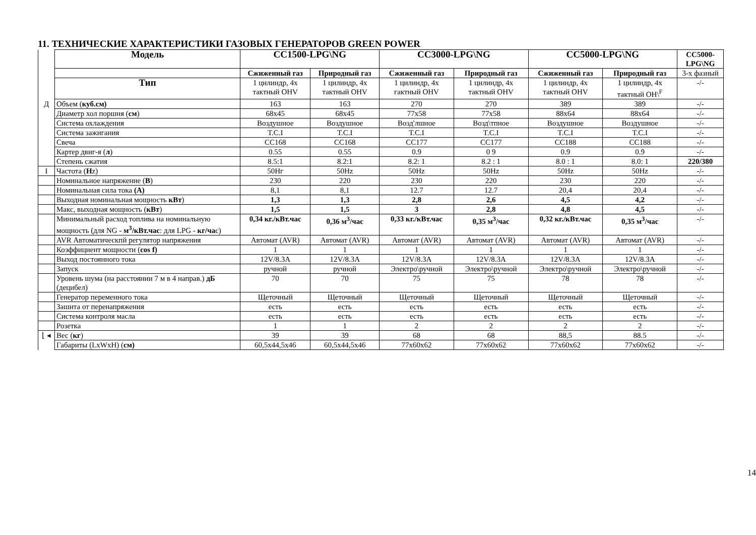11. ТЕХНИЧЕСКИЕ ХАРАКТЕРИСТИКИ ГАЗОВЫХ ГЕНЕРАТОРОВ GREEN POWER
| | Модель | CC1500-LPG\NG | | CC3000-LPG\NG | | CC5000-LPG\NG | | CC5000-LPG\NG |
| | | Сжиженный газ | Природный газ | Сжиженный газ | Природный газ | Сжиженный газ | Природный газ | 3-х фазный |
| | Тип | 1 цилиндр, 4х тактный OHV | 1 цилиндр, 4х тактный OHV | 1 цилиндр, 4х гактный OHV | 1 цилиндр, 4х тактный OHV | 1 цилиндр, 4х тактный OHV | 1 цилиндр, 4х тактный OH\<sup>F</sup> | -/- |
| Д | Объем ( куб.см) | 163 | 163 | 270 | 270 | 389 | 389 | -/- |
| | Диаметр хол поршня ( см ) | 68x45 | 68x45 | 77x58 | 77x58 | 88x64 | 88x64 | -/- |
| | Система охлаждения | Воздушное | Воздушное | Возд'лшное | Возд\тпное | Воздушное | Воздушное | -/- |
| | Система зажигания | T.C.I | T.C.I | T.C.I | T.C.I | T.C.I | T.C.I | -/- |
| | Свеча | CC168 | CC168 | CC177 | CC177 | CC188 | CC188 | -/- |
| | Картер двиг-я ( л ) | 0.55 | 0.55 | 0.9 | 0 9 | 0.9 | 0.9 | -/- |
| | Степень сжатия | 8.5:1 | 8.2:1 | 8.2: 1 | 8.2 : 1 | 8.0 : 1 | 8.0: 1 | 220/380 |
| I | Частота ( H z) | 50Hг | 50Hz | 50Hz | 50Hz | 50Hz | 50Hz | -/- |
| | Номинальное напряжение ( В ) | 230 | 220 | 230 | 220 | 230 | 220 | -/- |
| | Номинальная сила тока (А) | 8,1 | 8,1 | 12.7 | 12.7 | 20,4 | 20,4 | -/- |
| | Выходная номинальная мощность кВт ) | 1,3 | 1,3 | 2,8 | 2,6 | 4,5 | 4,2 | -/- |
| | Макс, выходная мощность ( кВт ) | 1,5 | 1,5 | 3 | 2,8 | 4,8 | 4,5 | -/- |
| | Минимальный расход топлива на номинальную мощность (для NG - м<sup>3</sup>/кВт.час : для LPG - кг/ча с) | 0,34 кг./кВт.час | 0,36 м<sup>3</sup>/час | 0,33 кг./кВт.час | 0,35 м<sup>3</sup>/час | 0,32 кг./кВт.час | 0,35 м<sup>3</sup>/час | -/- |
| | AVR Автоматическпй регулятор напряжения | Автомат (AVR) | Автомат (AVR) | Автомат (AVR) | Автомат (AVR) | Автомат (AVR) | Автомат (AVR) | -/- |
| | Коэффициент мощности ( cos f) | 1 | 1 | 1 | 1 | 1 | 1 | -/- |
| | Выход постоянного тока | 12V/8.3A | 12V/8.3A | 12V/8.3A | 12V/8.3A | 12V/8.3A | 12V/8.3A | -/- |
| | Запуск | ручной | ручной | Электро\ручной | Электро\ручной | Электро\ручной | Электро\ручной | -/- |
| | Уровень шума (на расстоянии 7 м в 4 направ.) дБ (децибел) | 70 | 70 | 75 | 75 | 78 | 78 | -/- |
| | Генератор переменного тока | Щеточный | Щеточный | Щеточный | Щеточный | Щеточный | Щеточный | -/- |
| | Зашита от перенапряжения | есть | есть | есть | есть | есть | есть | -/- |
| | Система контроля масла | есть | есть | есть | есть | есть | есть | -/- |
| | Розетка | 1 | 1 | 2 | 2 | 2 | 2 | -/- |
| ⌊ ◂ | Вес ( кг ) | 39 | 39 | 68 | 68 | 88,5 | 88.5 | -/- |
| | Габариты (LxWxH) ( см) | 60,5x44,5x46 | 60,5x44,5x46 | 77x60x62 | 77x60x62 | 77x60x62 | 77x60x62 | -/- |
14